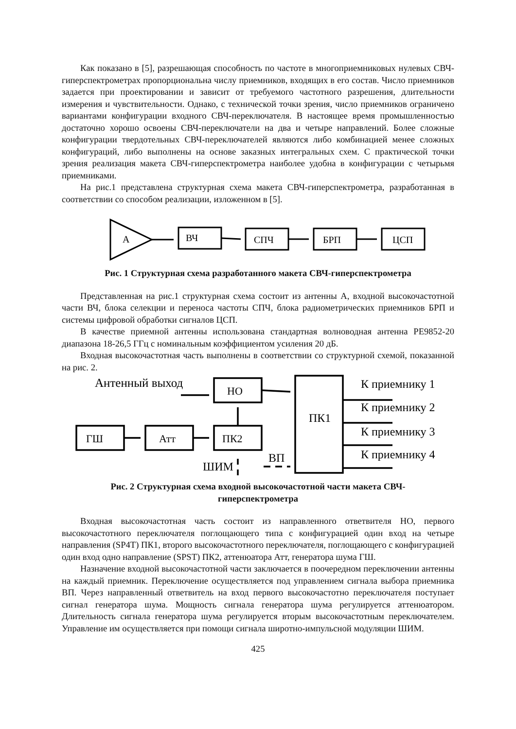Как показано в [5], разрешающая способность по частоте в многоприемниковых нулевых СВЧ-гиперспектрометрах пропорциональна числу приемников, входящих в его состав. Число приемников задается при проектировании и зависит от требуемого частотного разрешения, длительности измерения и чувствительности. Однако, с технической точки зрения, число приемников ограничено вариантами конфигурации входного СВЧ-переключателя. В настоящее время промышленностью достаточно хорошо освоены СВЧ-переключатели на два и четыре направлений. Более сложные конфигурации твердотельных СВЧ-переключателей являются либо комбинацией менее сложных конфигураций, либо выполнены на основе заказных интегральных схем. С практической точки зрения реализация макета СВЧ-гиперспектрометра наиболее удобна в конфигурации с четырьмя приемниками.
На рис.1 представлена структурная схема макета СВЧ-гиперспектрометра, разработанная в соответствии со способом реализации, изложенном в [5].
А
ВЧ
СПЧ
БРП
ЦСП
Рис. 1 Структурная схема разработанного макета СВЧ-гиперспектрометра
Представленная на рис.1 структурная схема состоит из антенны А, входной высокочастотной части ВЧ, блока селекции и переноса частоты СПЧ, блока радиометрических приемников БРП и системы цифровой обработки сигналов ЦСП.
В качестве приемной антенны использована стандартная волноводная антенна PE9852-20 диапазона 18-26,5 ГГц с номинальным коэффициентом усиления 20 дБ.
Входная высокочастотная часть выполнены в соответствии со структурной схемой, показанной на рис. 2.
Антенный выход
НО
ПК1
ГШ
Атт
ПК2
ШИМ
ВП
К приемнику 1
К приемнику 2
К приемнику 3
К приемнику 4
Рис. 2 Структурная схема входной высокочастотной части макета СВЧ-
гиперспектрометра
Входная высокочастотная часть состоит из направленного ответвителя НО, первого высокочастотного переключателя поглощающего типа с конфигурацией один вход на четыре направления (SP4T) ПК1, второго высокочастотного переключателя, поглощающего с конфигурацией один вход одно направление (SPST) ПК2, аттенюатора Атт, генератора шума ГШ.
Назначение входной высокочастотной части заключается в поочередном переключении антенны на каждый приемник. Переключение осуществляется под управлением сигнала выбора приемника ВП. Через направленный ответвитель на вход первого высокочастотно переключателя поступает сигнал генератора шума. Мощность сигнала генератора шума регулируется аттенюатором. Длительность сигнала генератора шума регулируется вторым высокочастотным переключателем. Управление им осуществляется при помощи сигнала широтно-импульсной модуляции ШИМ.
425